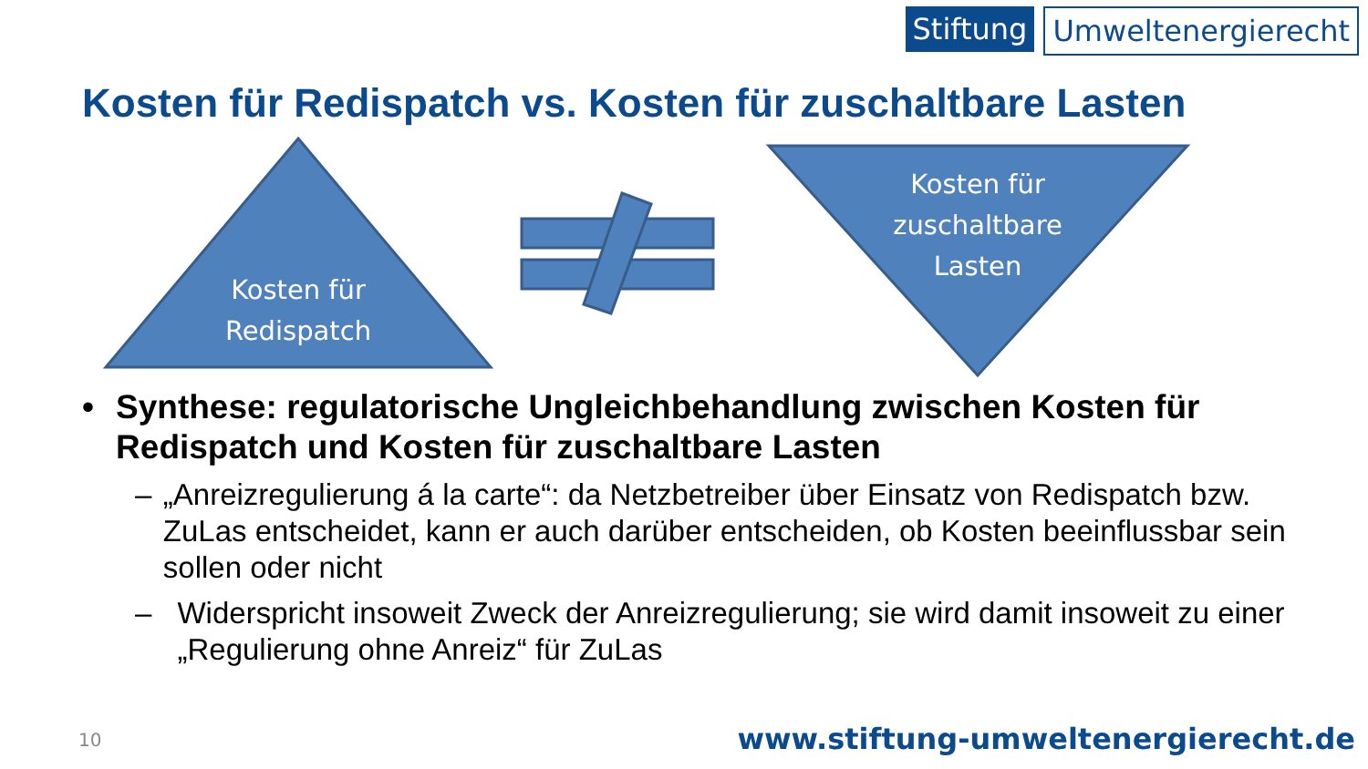Stiftung Umweltenergierecht
Kosten für Redispatch vs. Kosten für zuschaltbare Lasten
Kosten für
Redispatch
Kosten für
zuschaltbare
Lasten
• Synthese: regulatorische Ungleichbehandlung zwischen Kosten für Redispatch und Kosten für zuschaltbare Lasten
– „Anreizregulierung á la carte“: da Netzbetreiber über Einsatz von Redispatch bzw. ZuLas entscheidet, kann er auch darüber entscheiden, ob Kosten beeinflussbar sein sollen oder nicht
– Widerspricht insoweit Zweck der Anreizregulierung; sie wird damit insoweit zu einer „Regulierung ohne Anreiz“ für ZuLas
10
www.stiftung-umweltenergierecht.de